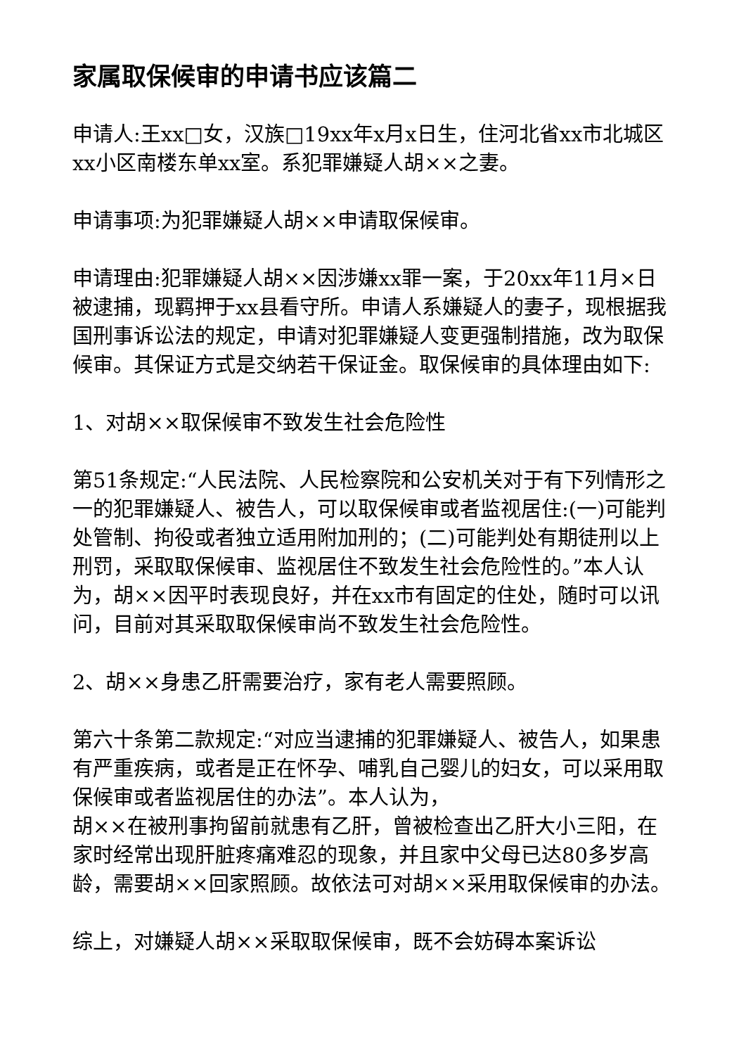家属取保候审的申请书应该篇二
申请人:王xx□女，汉族□19xx年x月x日生，住河北省xx市北城区xx小区南楼东单xx室。系犯罪嫌疑人胡××之妻。
申请事项:为犯罪嫌疑人胡××申请取保候审。
申请理由:犯罪嫌疑人胡××因涉嫌xx罪一案，于20xx年11月×日被逮捕，现羁押于xx县看守所。申请人系嫌疑人的妻子，现根据我国刑事诉讼法的规定，申请对犯罪嫌疑人变更强制措施，改为取保候审。其保证方式是交纳若干保证金。取保候审的具体理由如下:
1、对胡××取保候审不致发生社会危险性
第51条规定:“人民法院、人民检察院和公安机关对于有下列情形之一的犯罪嫌疑人、被告人，可以取保候审或者监视居住:(一)可能判处管制、拘役或者独立适用附加刑的；(二)可能判处有期徒刑以上刑罚，采取取保候审、监视居住不致发生社会危险性的。”本人认为，胡××因平时表现良好，并在xx市有固定的住处，随时可以讯问，目前对其采取取保候审尚不致发生社会危险性。
2、胡××身患乙肝需要治疗，家有老人需要照顾。
第六十条第二款规定:“对应当逮捕的犯罪嫌疑人、被告人，如果患有严重疾病，或者是正在怀孕、哺乳自己婴儿的妇女，可以采用取保候审或者监视居住的办法”。本人认为，
胡××在被刑事拘留前就患有乙肝，曾被检查出乙肝大小三阳，在家时经常出现肝脏疼痛难忍的现象，并且家中父母已达80多岁高龄，需要胡××回家照顾。故依法可对胡××采用取保候审的办法。
综上，对嫌疑人胡××采取取保候审，既不会妨碍本案诉讼